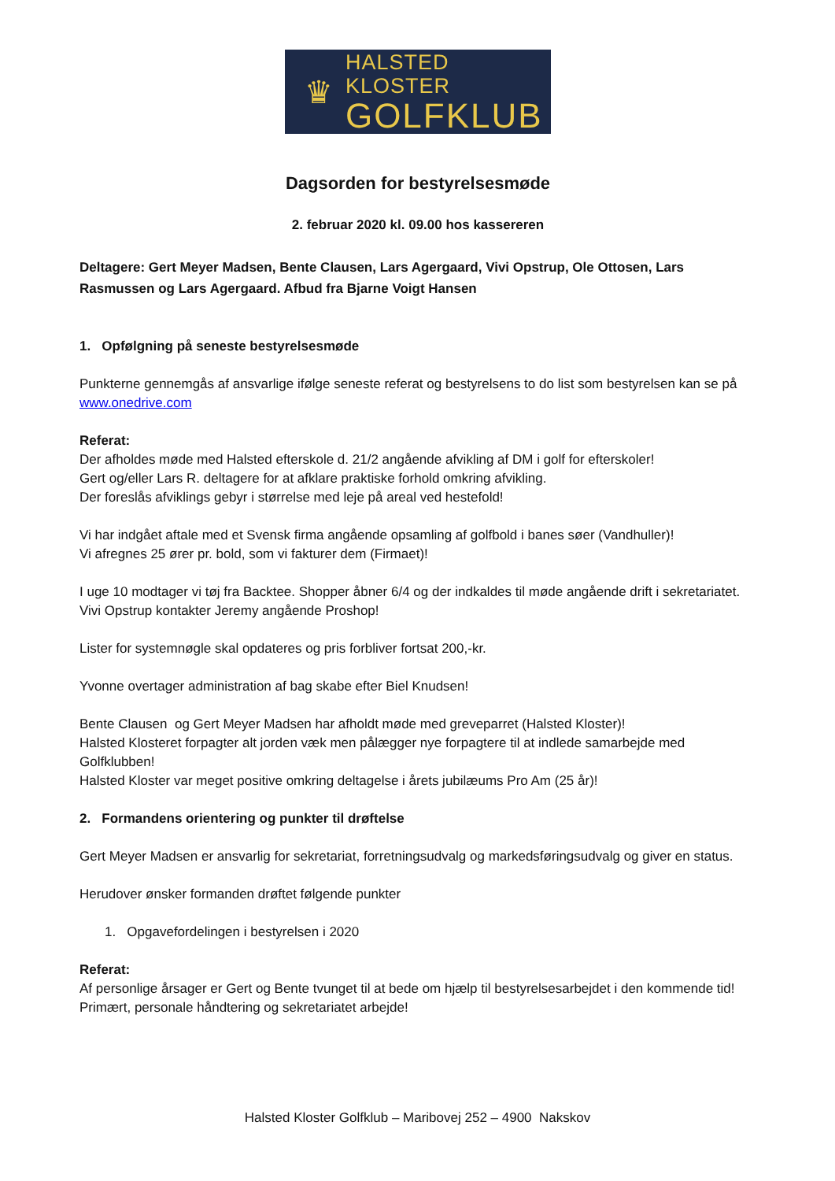♛
HALSTED KLOSTER
GOLFKLUB
Dagsorden for bestyrelsesmøde
2. februar 2020 kl. 09.00 hos kassereren
Deltagere: Gert Meyer Madsen, Bente Clausen, Lars Agergaard, Vivi Opstrup, Ole Ottosen, Lars Rasmussen og Lars Agergaard. Afbud fra Bjarne Voigt Hansen
1. Opfølgning på seneste bestyrelsesmøde
Punkterne gennemgås af ansvarlige ifølge seneste referat og bestyrelsens to do list som bestyrelsen kan se på www.onedrive.com
Referat:
Der afholdes møde med Halsted efterskole d. 21/2 angående afvikling af DM i golf for efterskoler!
Gert og/eller Lars R. deltagere for at afklare praktiske forhold omkring afvikling.
Der foreslås afviklings gebyr i størrelse med leje på areal ved hestefold!
Vi har indgået aftale med et Svensk firma angående opsamling af golfbold i banes søer (Vandhuller)!
Vi afregnes 25 ører pr. bold, som vi fakturer dem (Firmaet)!
I uge 10 modtager vi tøj fra Backtee. Shopper åbner 6/4 og der indkaldes til møde angående drift i sekretariatet. Vivi Opstrup kontakter Jeremy angående Proshop!
Lister for systemnøgle skal opdateres og pris forbliver fortsat 200,-kr.
Yvonne overtager administration af bag skabe efter Biel Knudsen!
Bente Clausen og Gert Meyer Madsen har afholdt møde med greveparret (Halsted Kloster)!
Halsted Klosteret forpagter alt jorden væk men pålægger nye forpagtere til at indlede samarbejde med Golfklubben!
Halsted Kloster var meget positive omkring deltagelse i årets jubilæums Pro Am (25 år)!
2. Formandens orientering og punkter til drøftelse
Gert Meyer Madsen er ansvarlig for sekretariat, forretningsudvalg og markedsføringsudvalg og giver en status.
Herudover ønsker formanden drøftet følgende punkter
1. Opgavefordelingen i bestyrelsen i 2020
Referat:
Af personlige årsager er Gert og Bente tvunget til at bede om hjælp til bestyrelsesarbejdet i den kommende tid! Primært, personale håndtering og sekretariatet arbejde!
Halsted Kloster Golfklub – Maribovej 252 – 4900 Nakskov